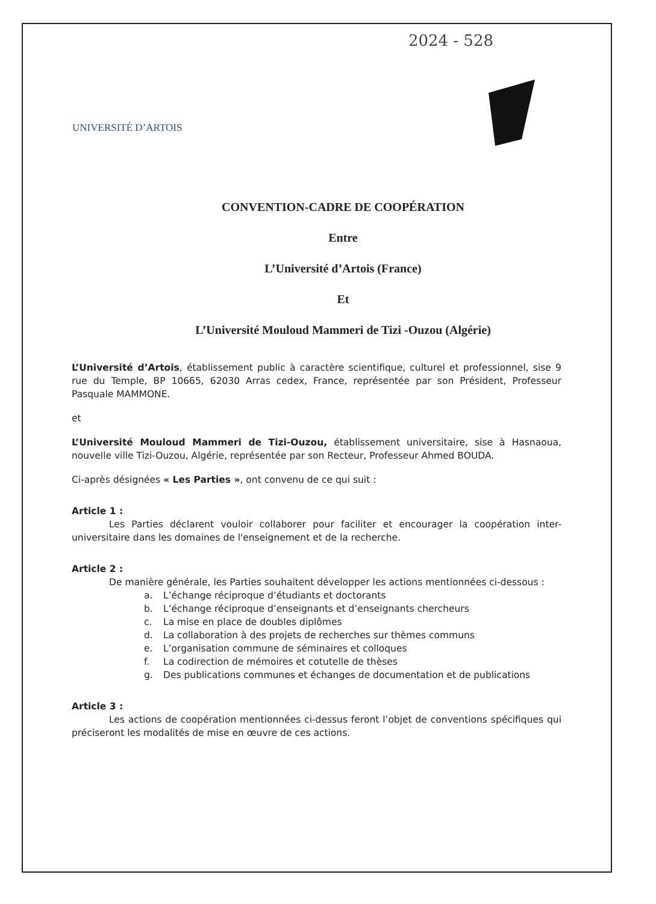2024 - 528
UNIVERSITÉ D’ARTOIS
CONVENTION-CADRE DE COOPÉRATION
Entre
L’Université d’Artois (France)
Et
L’Université Mouloud Mammeri de Tizi -Ouzou (Algérie)
L’Université d’Artois, établissement public à caractère scientifique, culturel et professionnel, sise 9 rue du Temple, BP 10665, 62030 Arras cedex, France, représentée par son Président, Professeur Pasquale MAMMONE.
et
L’Université Mouloud Mammeri de Tizi-Ouzou, établissement universitaire, sise à Hasnaoua, nouvelle ville Tizi-Ouzou, Algérie, représentée par son Recteur, Professeur Ahmed BOUDA.
Ci-après désignées « Les Parties », ont convenu de ce qui suit :
Article 1 :
Les Parties déclarent vouloir collaborer pour faciliter et encourager la coopération inter-universitaire dans les domaines de l'enseignement et de la recherche.
Article 2 :
De manière générale, les Parties souhaitent développer les actions mentionnées ci-dessous :
a. L’échange réciproque d’étudiants et doctorants
b. L’échange réciproque d’enseignants et d’enseignants chercheurs
c. La mise en place de doubles diplômes
d. La collaboration à des projets de recherches sur thèmes communs
e. L’organisation commune de séminaires et colloques
f. La codirection de mémoires et cotutelle de thèses
g. Des publications communes et échanges de documentation et de publications
Article 3 :
Les actions de coopération mentionnées ci-dessus feront l’objet de conventions spécifiques qui préciseront les modalités de mise en œuvre de ces actions.